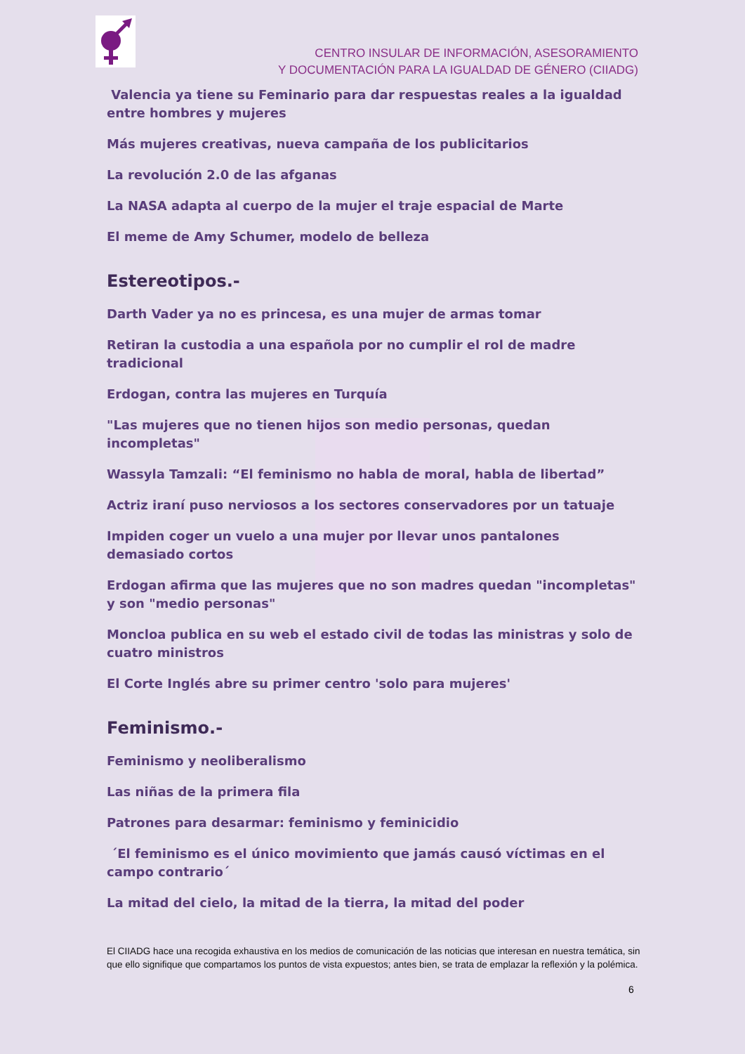CENTRO INSULAR DE INFORMACIÓN, ASESORAMIENTO
Y DOCUMENTACIÓN PARA LA IGUALDAD DE GÉNERO (CIIADG)
Valencia ya tiene su Feminario para dar respuestas reales a la igualdad entre hombres y mujeres
Más mujeres creativas, nueva campaña de los publicitarios
La revolución 2.0 de las afganas
La NASA adapta al cuerpo de la mujer el traje espacial de Marte
El meme de Amy Schumer, modelo de belleza
Estereotipos.-
Darth Vader ya no es princesa, es una mujer de armas tomar
Retiran la custodia a una española por no cumplir el rol de madre tradicional
Erdogan, contra las mujeres en Turquía
"Las mujeres que no tienen hijos son medio personas, quedan incompletas"
Wassyla Tamzali: “El feminismo no habla de moral, habla de libertad”
Actriz iraní puso nerviosos a los sectores conservadores por un tatuaje
Impiden coger un vuelo a una mujer por llevar unos pantalones demasiado cortos
Erdogan afirma que las mujeres que no son madres quedan "incompletas" y son "medio personas"
Moncloa publica en su web el estado civil de todas las ministras y solo de cuatro ministros
El Corte Inglés abre su primer centro 'solo para mujeres'
Feminismo.-
Feminismo y neoliberalismo
Las niñas de la primera fila
Patrones para desarmar: feminismo y feminicidio
´El feminismo es el único movimiento que jamás causó víctimas en el campo contrario´
La mitad del cielo, la mitad de la tierra, la mitad del poder
El CIIADG hace una recogida exhaustiva en los medios de comunicación de las noticias que interesan en nuestra temática, sin que ello signifique que compartamos los puntos de vista expuestos; antes bien, se trata de emplazar la reflexión y la polémica.
6